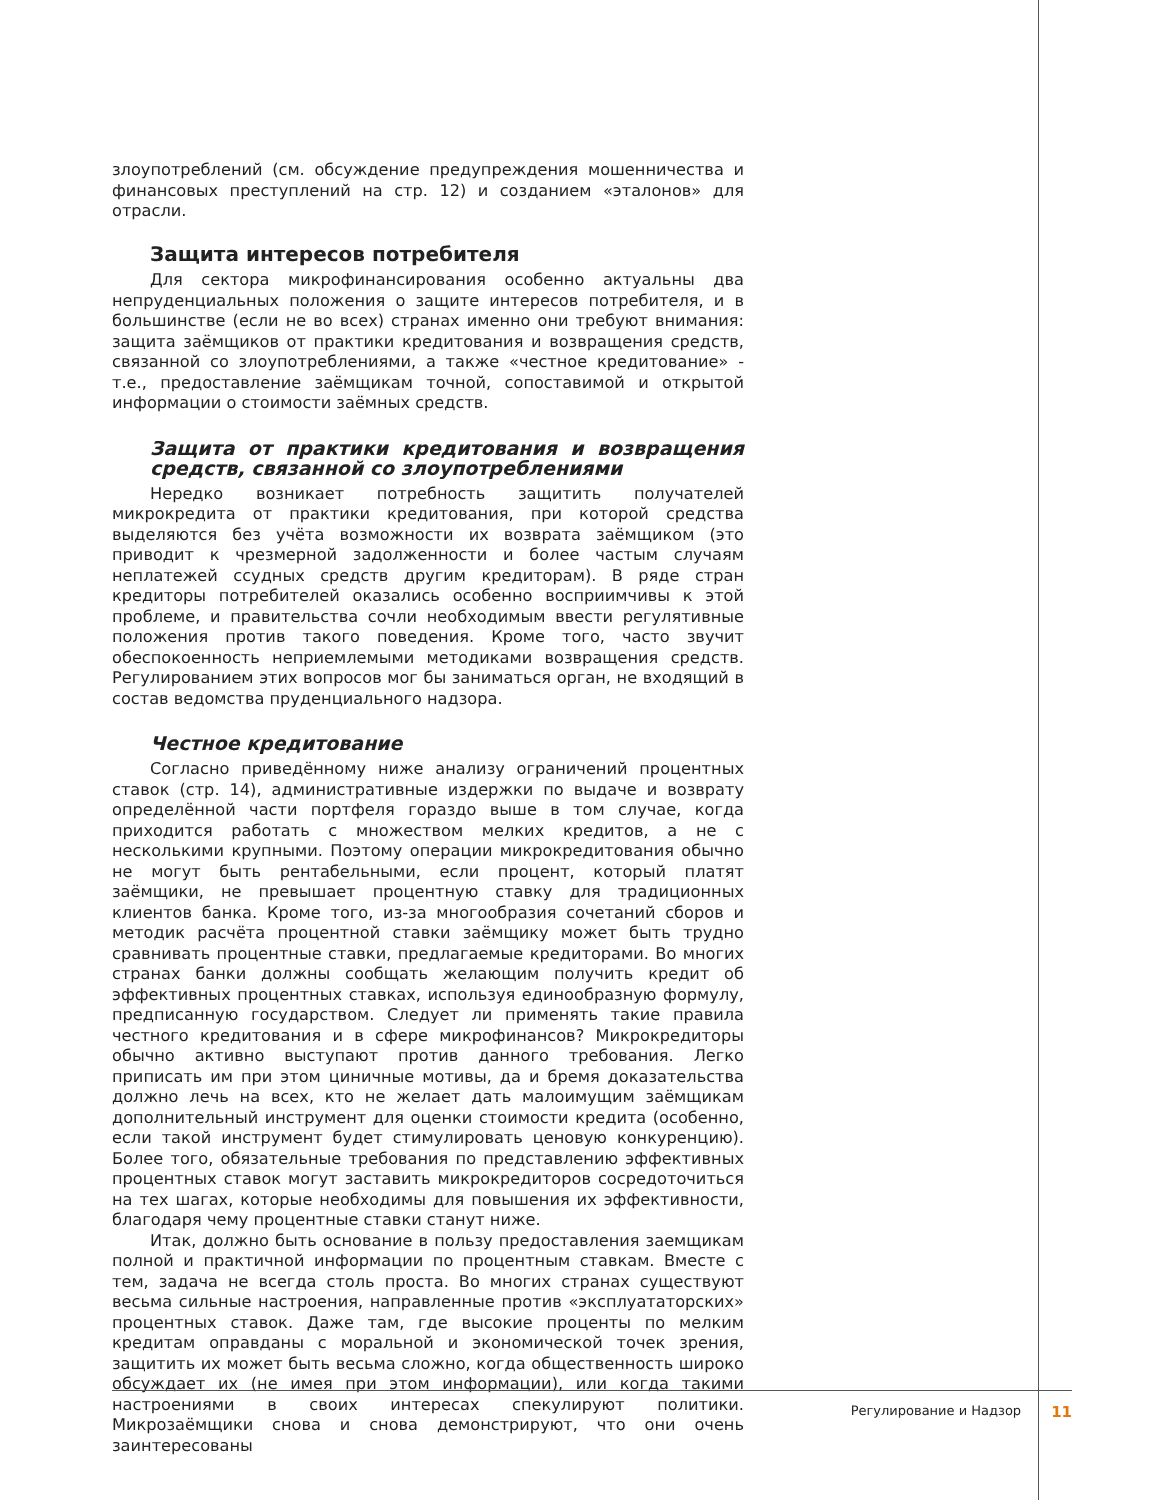злоупотреблений (см. обсуждение предупреждения мошенничества и финансовых преступлений на стр. 12) и созданием «эталонов» для отрасли.
Защита интересов потребителя
Для сектора микрофинансирования особенно актуальны два непруденциальных положения о защите интересов потребителя, и в большинстве (если не во всех) странах именно они требуют внимания: защита заёмщиков от практики кредитования и возвращения средств, связанной со злоупотреблениями, а также «честное кредитование» - т.е., предоставление заёмщикам точной, сопоставимой и открытой информации о стоимости заёмных средств.
Защита от практики кредитования и возвращения средств, связанной со злоупотреблениями
Нередко возникает потребность защитить получателей микрокредита от практики кредитования, при которой средства выделяются без учёта возможности их возврата заёмщиком (это приводит к чрезмерной задолженности и более частым случаям неплатежей ссудных средств другим кредиторам). В ряде стран кредиторы потребителей оказались особенно восприимчивы к этой проблеме, и правительства сочли необходимым ввести регулятивные положения против такого поведения. Кроме того, часто звучит обеспокоенность неприемлемыми методиками возвращения средств. Регулированием этих вопросов мог бы заниматься орган, не входящий в состав ведомства пруденциального надзора.
Честное кредитование
Согласно приведённому ниже анализу ограничений процентных ставок (стр. 14), административные издержки по выдаче и возврату определённой части портфеля гораздо выше в том случае, когда приходится работать с множеством мелких кредитов, а не с несколькими крупными. Поэтому операции микрокредитования обычно не могут быть рентабельными, если процент, который платят заёмщики, не превышает процентную ставку для традиционных клиентов банка. Кроме того, из-за многообразия сочетаний сборов и методик расчёта процентной ставки заёмщику может быть трудно сравнивать процентные ставки, предлагаемые кредиторами. Во многих странах банки должны сообщать желающим получить кредит об эффективных процентных ставках, используя единообразную формулу, предписанную государством. Следует ли применять такие правила честного кредитования и в сфере микрофинансов? Микрокредиторы обычно активно выступают против данного требования. Легко приписать им при этом циничные мотивы, да и бремя доказательства должно лечь на всех, кто не желает дать малоимущим заёмщикам дополнительный инструмент для оценки стоимости кредита (особенно, если такой инструмент будет стимулировать ценовую конкуренцию). Более того, обязательные требования по представлению эффективных процентных ставок могут заставить микрокредиторов сосредоточиться на тех шагах, которые необходимы для повышения их эффективности, благодаря чему процентные ставки станут ниже.
Итак, должно быть основание в пользу предоставления заемщикам полной и практичной информации по процентным ставкам. Вместе с тем, задача не всегда столь проста. Во многих странах существуют весьма сильные настроения, направленные против «эксплуататорских» процентных ставок. Даже там, где высокие проценты по мелким кредитам оправданы с моральной и экономической точек зрения, защитить их может быть весьма сложно, когда общественность широко обсуждает их (не имея при этом информации), или когда такими настроениями в своих интересах спекулируют политики. Микрозаёмщики снова и снова демонстрируют, что они очень заинтересованы
Регулирование и Надзор 11